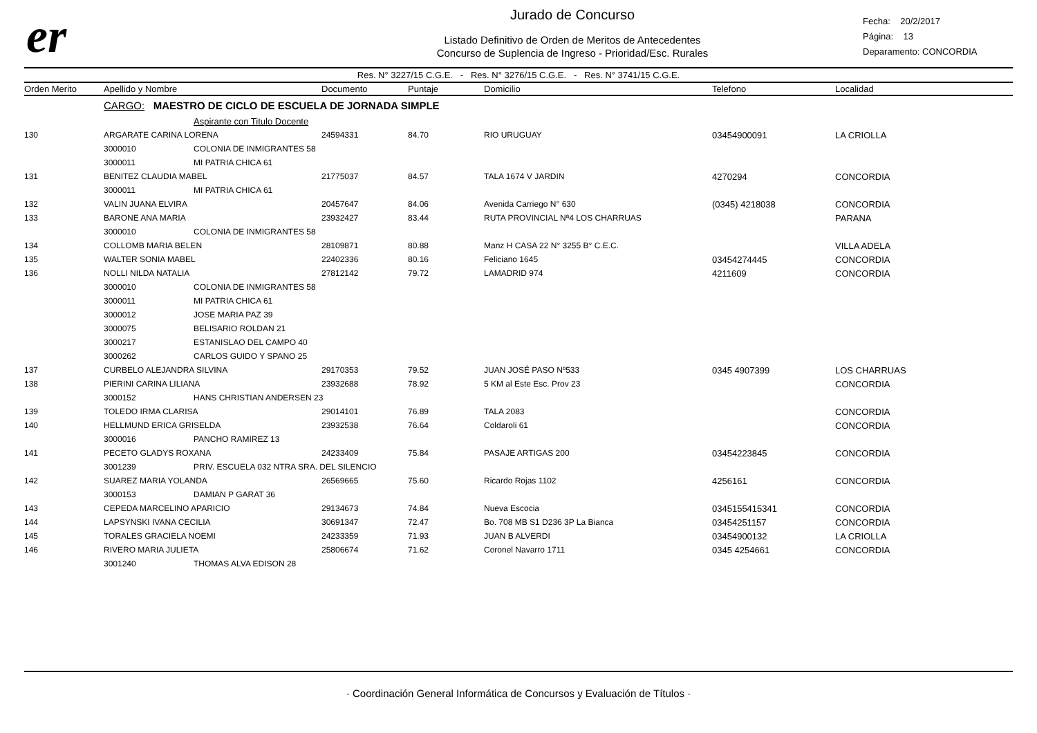er
Jurado de Concurso
Listado Definitivo de Orden de Meritos de Antecedentes
Concurso de Suplencia de Ingreso - Prioridad/Esc. Rurales
Fecha: 20/2/2017
Página: 13
Deparamento: CONCORDIA
Res. N° 3227/15 C.G.E. - Res. N° 3276/15 C.G.E. - Res. N° 3741/15 C.G.E.
| Orden Merito | Apellido y Nombre | | Documento | Puntaje | Domicilio | Telefono | Localidad |
| --- | --- | --- | --- | --- | --- | --- | --- |
| | CARGO: MAESTRO DE CICLO DE ESCUELA DE JORNADA SIMPLE | | | | | | |
| | | Aspirante con Titulo Docente | | | | | |
| 130 | ARGARATE CARINA LORENA | | 24594331 | 84.70 | RIO URUGUAY | 03454900091 | LA CRIOLLA |
| | 3000010 | COLONIA DE INMIGRANTES 58 | | | | | |
| | 3000011 | MI PATRIA CHICA 61 | | | | | |
| 131 | BENITEZ CLAUDIA MABEL | | 21775037 | 84.57 | TALA 1674 V JARDIN | 4270294 | CONCORDIA |
| | 3000011 | MI PATRIA CHICA 61 | | | | | |
| 132 | VALIN JUANA ELVIRA | | 20457647 | 84.06 | Avenida Carriego N° 630 | (0345) 4218038 | CONCORDIA |
| 133 | BARONE ANA MARIA | | 23932427 | 83.44 | RUTA PROVINCIAL Nª4 LOS CHARRUAS | | PARANA |
| | 3000010 | COLONIA DE INMIGRANTES 58 | | | | | |
| 134 | COLLOMB MARIA BELEN | | 28109871 | 80.88 | Manz H CASA 22 N° 3255 B° C.E.C. | | VILLA ADELA |
| 135 | WALTER SONIA MABEL | | 22402336 | 80.16 | Feliciano 1645 | 03454274445 | CONCORDIA |
| 136 | NOLLI NILDA NATALIA | | 27812142 | 79.72 | LAMADRID 974 | 4211609 | CONCORDIA |
| | 3000010 | COLONIA DE INMIGRANTES 58 | | | | | |
| | 3000011 | MI PATRIA CHICA 61 | | | | | |
| | 3000012 | JOSE MARIA PAZ 39 | | | | | |
| | 3000075 | BELISARIO ROLDAN 21 | | | | | |
| | 3000217 | ESTANISLAO DEL CAMPO 40 | | | | | |
| | 3000262 | CARLOS GUIDO Y SPANO 25 | | | | | |
| 137 | CURBELO ALEJANDRA SILVINA | | 29170353 | 79.52 | JUAN JOSÉ PASO Nº533 | 0345 4907399 | LOS CHARRUAS |
| 138 | PIERINI CARINA LILIANA | | 23932688 | 78.92 | 5 KM al Este Esc. Prov 23 | | CONCORDIA |
| | 3000152 | HANS CHRISTIAN ANDERSEN 23 | | | | | |
| 139 | TOLEDO IRMA CLARISA | | 29014101 | 76.89 | TALA 2083 | | CONCORDIA |
| 140 | HELLMUND ERICA GRISELDA | | 23932538 | 76.64 | Coldaroli 61 | | CONCORDIA |
| | 3000016 | PANCHO RAMIREZ 13 | | | | | |
| 141 | PECETO GLADYS ROXANA | | 24233409 | 75.84 | PASAJE ARTIGAS 200 | 03454223845 | CONCORDIA |
| | 3001239 | PRIV. ESCUELA 032 NTRA SRA. DEL SILENCIO | | | | | |
| 142 | SUAREZ MARIA YOLANDA | | 26569665 | 75.60 | Ricardo Rojas 1102 | 4256161 | CONCORDIA |
| | 3000153 | DAMIAN P GARAT 36 | | | | | |
| 143 | CEPEDA MARCELINO APARICIO | | 29134673 | 74.84 | Nueva Escocia | 0345155415341 | CONCORDIA |
| 144 | LAPSYNSKI IVANA CECILIA | | 30691347 | 72.47 | Bo. 708 MB S1 D236 3P La Bianca | 03454251157 | CONCORDIA |
| 145 | TORALES GRACIELA NOEMI | | 24233359 | 71.93 | JUAN B ALVERDI | 03454900132 | LA CRIOLLA |
| 146 | RIVERO MARIA JULIETA | | 25806674 | 71.62 | Coronel Navarro 1711 | 0345 4254661 | CONCORDIA |
| | 3001240 | THOMAS ALVA EDISON 28 | | | | | |
· Coordinación General Informática de Concursos y Evaluación de Títulos ·